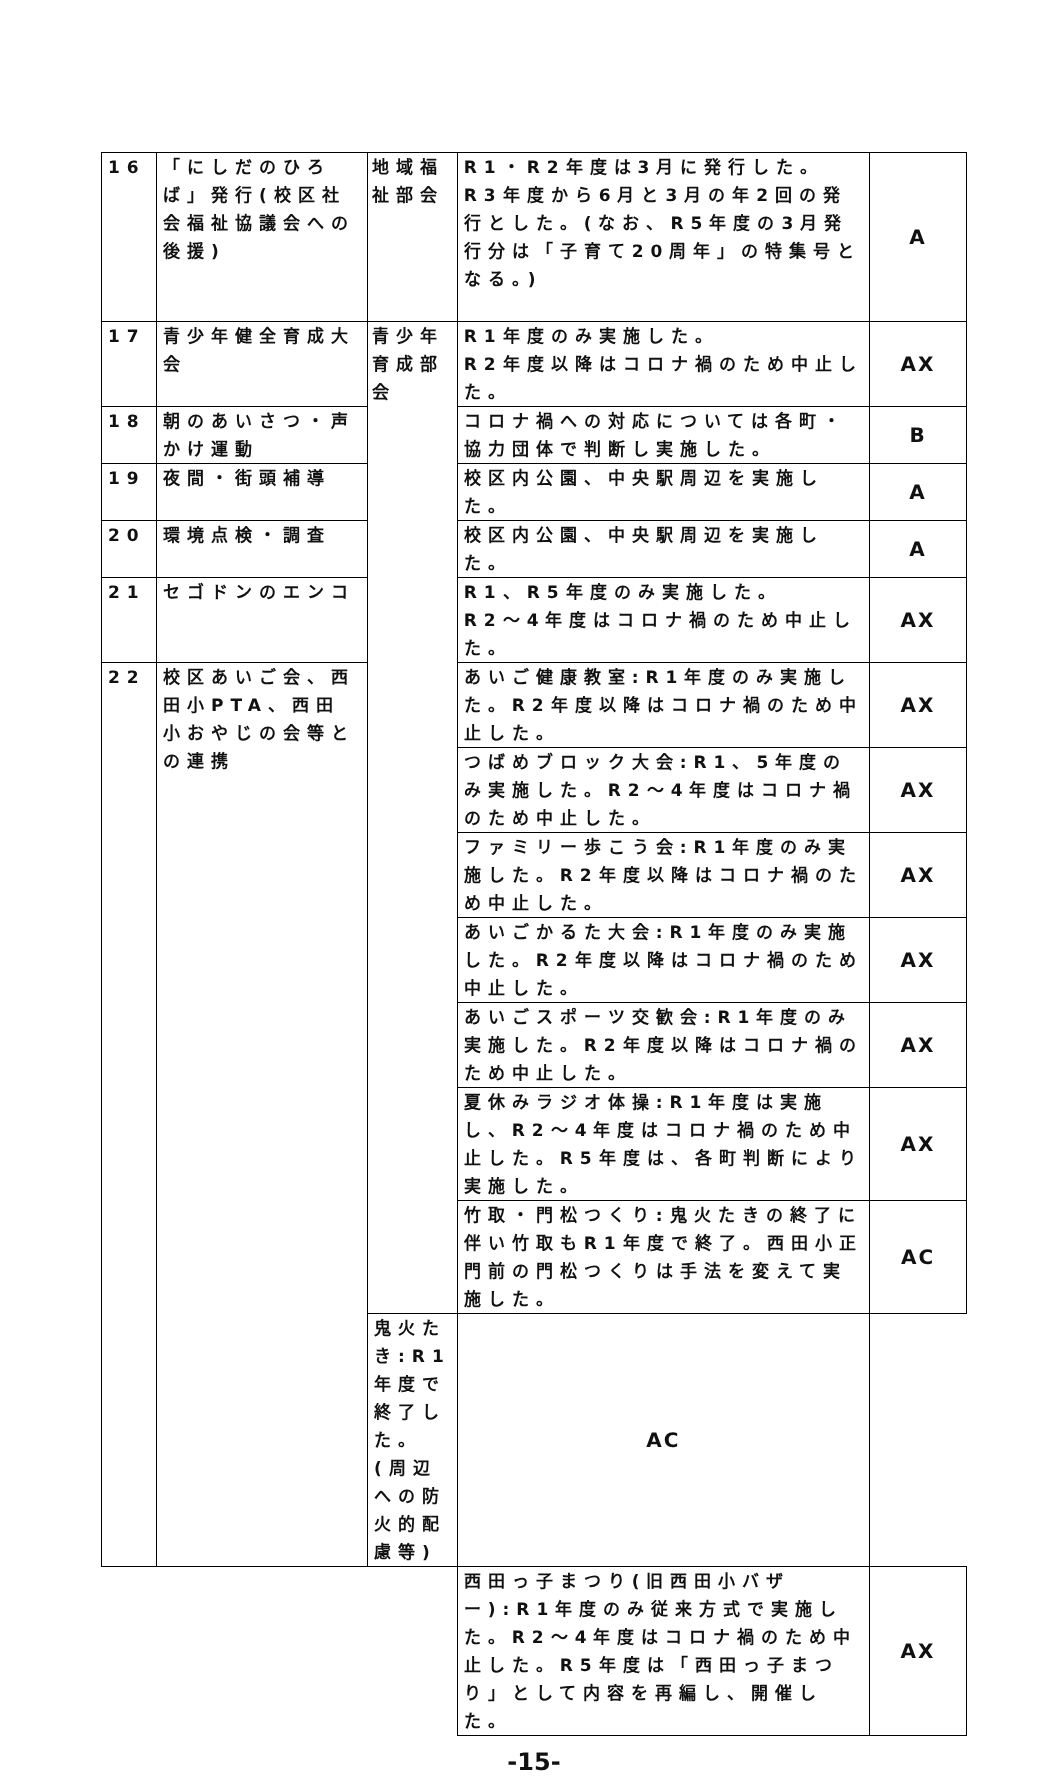| 16 | 「にしだのひろば」発行(校区社会福祉協議会への後援) | 地域福祉部会 | R1・R2年度は3月に発行した。R3年度から6月と3月の年2回の発行とした。(なお、R5年度の3月発行分は「子育て20周年」の特集号となる。) | A |
| 17 | 青少年健全育成大会 | 青少年育成部会 | R1年度のみ実施した。 R2年度以降はコロナ禍のため中止した。 | AX |
| 18 | 朝のあいさつ・声かけ運動 | | コロナ禍への対応については各町・協力団体で判断し実施した。 | B |
| 19 | 夜間・街頭補導 | | 校区内公園、中央駅周辺を実施した。 | A |
| 20 | 環境点検・調査 | | 校区内公園、中央駅周辺を実施した。 | A |
| 21 | セゴドンのエンコ | | R1、R5年度のみ実施した。 R2〜4年度はコロナ禍のため中止した。 | AX |
| 22 | 校区あいご会、西田小PTA、西田小おやじの会等との連携 | | あいご健康教室:R1年度のみ実施した。R2年度以降はコロナ禍のため中止した。 | AX |
| | | | つばめブロック大会:R1、5年度のみ実施した。R2〜4年度はコロナ禍のため中止した。 | AX |
| | | | ファミリー歩こう会:R1年度のみ実施した。R2年度以降はコロナ禍のため中止した。 | AX |
| | | | あいごかるた大会:R1年度のみ実施した。R2年度以降はコロナ禍のため中止した。 | AX |
| | | | あいごスポーツ交歓会:R1年度のみ実施した。R2年度以降はコロナ禍のため中止した。 | AX |
| | | | 夏休みラジオ体操:R1年度は実施し、R2〜4年度はコロナ禍のため中止した。R5年度は、各町判断により実施した。 | AX |
| | | | 竹取・門松つくり:鬼火たきの終了に伴い竹取もR1年度で終了。西田小正門前の門松つくりは手法を変えて実施した。 | AC |
| | | 鬼火たき:R1年度で終了した。(周辺への防火的配慮等) | AC | |
| | | | 西田っ子まつり(旧西田小バザー):R1年度のみ従来方式で実施した。R2〜4年度はコロナ禍のため中止した。R5年度は「西田っ子まつり」として内容を再編し、開催した。 | AX |
-15-